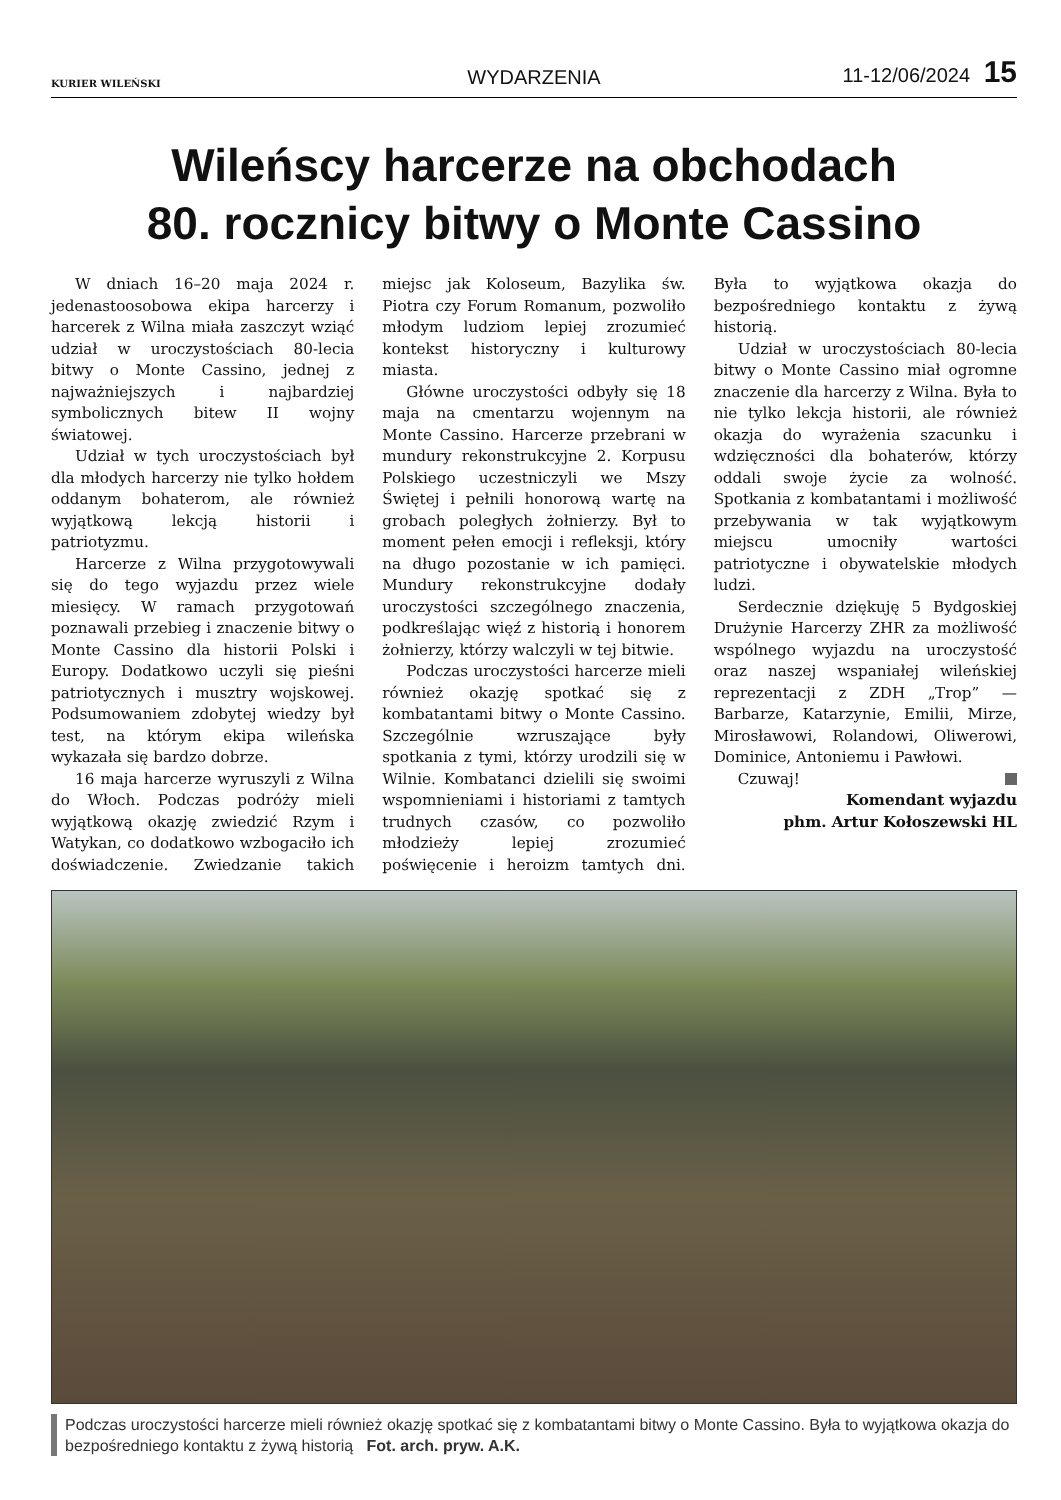KURIER WILEŃSKI WYDARZENIA 11-12/06/2024 15
Wileńscy harcerze na obchodach
80. rocznicy bitwy o Monte Cassino
W dniach 16–20 maja 2024 r. jedenastoosobowa ekipa harcerzy i harcerek z Wilna miała zaszczyt wziąć udział w uroczystościach 80-lecia bitwy o Monte Cassino, jednej z najważniejszych i najbardziej symbolicznych bitew II wojny światowej.
Udział w tych uroczystościach był dla młodych harcerzy nie tylko hołdem oddanym bohaterom, ale również wyjątkową lekcją historii i patriotyzmu.
Harcerze z Wilna przygotowywali się do tego wyjazdu przez wiele miesięcy. W ramach przygotowań poznawali przebieg i znaczenie bitwy o Monte Cassino dla historii Polski i Europy. Dodatkowo uczyli się pieśni patriotycznych i musztry wojskowej. Podsumowaniem zdobytej wiedzy był test, na którym ekipa wileńska wykazała się bardzo dobrze.
16 maja harcerze wyruszyli z Wilna do Włoch. Podczas podróży mieli wyjątkową okazję zwiedzić Rzym i Watykan, co dodatkowo wzbogaciło ich doświadczenie. Zwiedzanie takich miejsc jak Koloseum, Bazylika św. Piotra czy Forum Romanum, pozwoliło młodym ludziom lepiej zrozumieć kontekst historyczny i kulturowy miasta.
Główne uroczystości odbyły się 18 maja na cmentarzu wojennym na Monte Cassino. Harcerze przebrani w mundury rekonstrukcyjne 2. Korpusu Polskiego uczestniczyli we Mszy Świętej i pełnili honorową wartę na grobach poległych żołnierzy. Był to moment pełen emocji i refleksji, który na długo pozostanie w ich pamięci. Mundury rekonstrukcyjne dodały uroczystości szczególnego znaczenia, podkreślając więź z historią i honorem żołnierzy, którzy walczyli w tej bitwie.
Podczas uroczystości harcerze mieli również okazję spotkać się z kombatantami bitwy o Monte Cassino. Szczególnie wzruszające były spotkania z tymi, którzy urodzili się w Wilnie. Kombatanci dzielili się swoimi wspomnieniami i historiami z tamtych trudnych czasów, co pozwoliło młodzieży lepiej zrozumieć poświęcenie i heroizm tamtych dni. Była to wyjątkowa okazja do bezpośredniego kontaktu z żywą historią.
Udział w uroczystościach 80-lecia bitwy o Monte Cassino miał ogromne znaczenie dla harcerzy z Wilna. Była to nie tylko lekcja historii, ale również okazja do wyrażenia szacunku i wdzięczności dla bohaterów, którzy oddali swoje życie za wolność. Spotkania z kombatantami i możliwość przebywania w tak wyjątkowym miejscu umocniły wartości patriotyczne i obywatelskie młodych ludzi.
Serdecznie dziękuję 5 Bydgoskiej Drużynie Harcerzy ZHR za możliwość wspólnego wyjazdu na uroczystość oraz naszej wspaniałej wileńskiej reprezentacji z ZDH „Trop” — Barbarze, Katarzynie, Emilii, Mirze, Mirosławowi, Rolandowi, Oliwerowi, Dominice, Antoniemu i Pawłowi.
Czuwaj!
Komendant wyjazdu
phm. Artur Kołoszewski HL
Podczas uroczystości harcerze mieli również okazję spotkać się z kombatantami bitwy o Monte Cassino. Była to wyjątkowa okazja do bezpośredniego kontaktu z żywą historią Fot. arch. pryw. A.K.